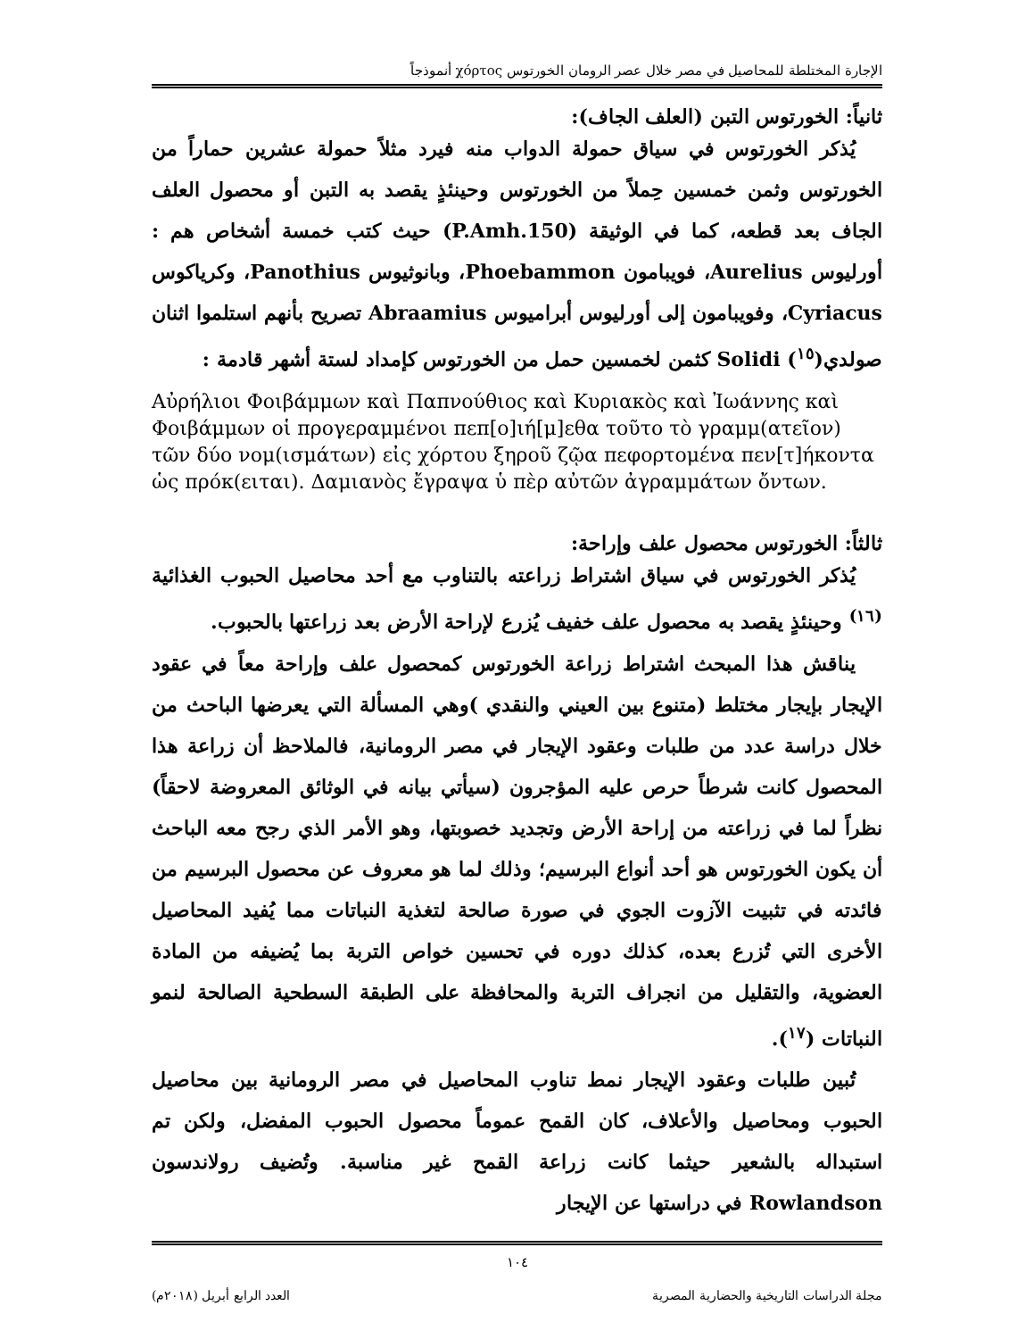الإجارة المختلطة للمحاصيل في مصر خلال عصر الرومان الخورتوس χόρτος أنموذجاً
ثانياً: الخورتوس التبن (العلف الجاف):
يُذكر الخورتوس في سياق حمولة الدواب منه فيرد مثلاً حمولة عشرين حماراً من الخورتوس وثمن خمسين حِملاً من الخورتوس وحينئذٍ يقصد به التبن أو محصول العلف الجاف بعد قطعه، كما في الوثيقة (P.Amh.150) حيث كتب خمسة أشخاص هم : أورليوس Aurelius، فويبامون Phoebammon، وبانوثيوس Panothius، وكرياكوس Cyriacus، وفويبامون إلى أورليوس أبراميوس Abraamius تصريح بأنهم استلموا اثنان صولدي(<sup>١٥</sup>) Solidi كثمن لخمسين حمل من الخورتوس كإمداد لستة أشهر قادمة :
Αὐρήλιοι Φοιβάμμων καὶ Παπνούθιος καὶ Κυριακὸς καὶ Ἰωάννης καὶ Φοιβάμμων οἱ προγεραμμένοι πεπ[ο]ιή[μ]εθα τοῦτο τὸ γραμμ(ατεῖον) τῶν δύο νομ(ισμάτων) εἰς χόρτου ξηροῦ ζῷα πεφορτομένα πεν[τ]ήκοντα
ὡς πρόκ(ειται). Δαμιανὸς ἔγραψα ὑ πὲρ αὐτῶν ἀγραμμάτων ὄντων.
ثالثاً: الخورتوس محصول علف وإراحة:
يُذكر الخورتوس في سياق اشتراط زراعته بالتناوب مع أحد محاصيل الحبوب الغذائية <sup>(١٦)</sup> وحينئذٍ يقصد به محصول علف خفيف يُزرع لإراحة الأرض بعد زراعتها بالحبوب.
يناقش هذا المبحث اشتراط زراعة الخورتوس كمحصول علف وإراحة معاً في عقود الإيجار بإيجار مختلط (متنوع بين العيني والنقدي )وهي المسألة التي يعرضها الباحث من خلال دراسة عدد من طلبات وعقود الإيجار في مصر الرومانية، فالملاحظ أن زراعة هذا المحصول كانت شرطاً حرص عليه المؤجرون (سيأتي بيانه في الوثائق المعروضة لاحقاً) نظراً لما في زراعته من إراحة الأرض وتجديد خصوبتها، وهو الأمر الذي رجح معه الباحث أن يكون الخورتوس هو أحد أنواع البرسيم؛ وذلك لما هو معروف عن محصول البرسيم من فائدته في تثبيت الآزوت الجوي في صورة صالحة لتغذية النباتات مما يُفيد المحاصيل الأخرى التي تُزرع بعده، كذلك دوره في تحسين خواص التربة بما يُضيفه من المادة العضوية، والتقليل من انجراف التربة والمحافظة على الطبقة السطحية الصالحة لنمو النباتات (<sup>١٧</sup>).
تُبين طلبات وعقود الإيجار نمط تناوب المحاصيل في مصر الرومانية بين محاصيل الحبوب ومحاصيل والأعلاف، كان القمح عموماً محصول الحبوب المفضل، ولكن تم استبداله بالشعير حيثما كانت زراعة القمح غير مناسبة. وتُضيف رولاندسون Rowlandson في دراستها عن الإيجار
١٠٤
مجلة الدراسات التاريخية والحضارية المصرية العدد الرابع أبريل (٢٠١٨م)